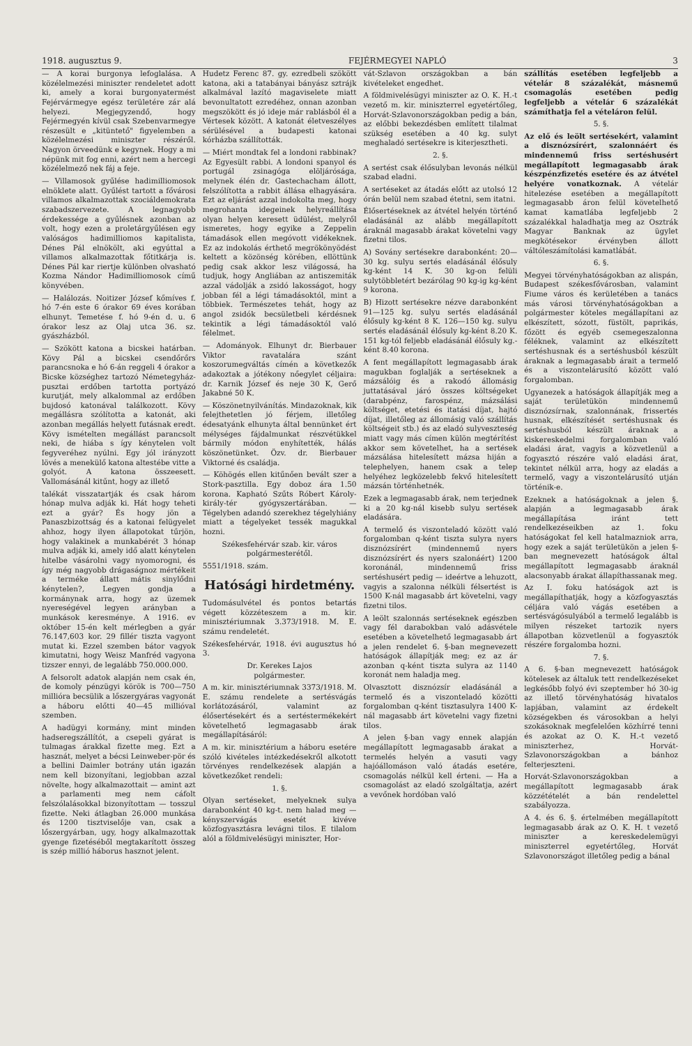1918. augusztus 9. FEJÉRMEGYEI NAPLÓ 3
— A korai burgonya lefoglalása. A közélelmezési miniszter rendeletet adott ki, amely a korai burgonyatermést Fejérvármegye egész területére zár alá helyezi. Megjegyzendő, hogy Fejérmegyén kívül csak Szebenvarmegye részesült e „kitüntető" figyelemben a közélelmezési miniszter részéről. Nagyon örveedünk e kegynek. Hogy a mi népünk mit fog enni, azért nem a hercegi közélelmező nek fáj a feje.
— Villamosok gyűlése hadimilliomosok elnöklete alatt. Gyűlést tartott a fővárosi villamos alkalmazottak szociáldemokrata szabadszervezete. A legnagyobb érdekessége a gyűlésnek azonban az volt, hogy ezen a proletárgyűlésen egy valóságos hadimilliomos kapitalista, Dénes Pál elnökölt, aki egyúttal a villamos alkalmazottak főtitkárja is. Dénes Pál kar riertje különben olvasható Kozma Nándor Hadimilliomosok című könyvében.
— Halálozás. Noitizer József kőmíves f. hó 7-én este 6 órakor 69 éves korában elhunyt. Temetése f. hó 9-én d. u. 6 órakor lesz az Olaj utca 36. sz. gyászházból.
— Szökött katona a bicskei határban. Kövy Pál a bicskei csendőrőrs parancsnoka e hó 6-án reggeli 4 órakor a Bicske községhez tartozó Németegyház-pusztai erdőben tartotta portyázó kurutját, mely alkalommal az erdőben bujdosó katonával találkozott. Kövy megállásra szólította a katonát, aki azonban megállás helyett futásnak eredt. Kövy ismételten megállást parancsolt neki, de hiába s így kénytelen volt fegyveréhez nyúlni. Egy jól irányzott lövés a menekülő katona altestébe vitte a golyót. A katona összeesett. Vallomásánál kitűnt, hogy az illető
talékát visszatartják és csak három hónap mulva adják ki. Hát hogy teheti ezt a gyár? És hogy jön a Panaszbizottság és a katonai felügyelet ahhoz, hogy ilyen állapotokat tűrjön, hogy valakinek a munkabérét 3 hónap mulva adják ki, amely idő alatt kénytelen hitelbe vásárolni vagy nyomorogni, és így még nagyobb drágaságnoz mértékeit a terméke állatt mátis sinylődni kénytelen?, Legyen gondja a kormánynak arra, hogy az üzemek nyereségével legyen arányban a munkások keresménye. A 1916. ev október 15-én kelt mérlegben a gyár 76.147,603 kor. 29 fillér tiszta vagyont mutat ki. Ezzel szemben bátor vagyok kimutatni, hogy Weisz Manfréd vagyona tizszer ennyi, de legalább 750.000.000.
A felsorolt adatok alapján nem csak én, de komoly pénzügyi körök is 700—750 millióra becsülik a lőszergyáras vagyonát a háboru előtti 40—45 millióval szemben.
A hadügyi kormány, mint minden hadseregszállítót, a csepeli gyárat is tulmagas árakkal fizette meg. Ezt a hasznát, melyet a bécsi Leinweber-pör és a bellini Daimler botrány után igazán nem kell bizonyítani, legjobban azzal növelte, hogy alkalmazottait — amint azt a parlamenti meg nem cáfolt felszólalásokkal bizonyítottam — tosszul fizette. Neki átlagban 26.000 munkása és 1200 tisztviselője van, csak a lőszergyárban, ugy, hogy alkalmazottak gyenge fizetéséből megtakarított összeg is szép millió háborus hasznot jelent.
Hudetz Ferenc 87. gy. ezredbeli szökött katona, aki a tatabányai bányász sztrájk alkalmával lazító magaviselete miatt bevonultatott ezredéhez, onnan azonban megszökött és jó ideje már rablásból él a Vértesek között. A katonát életveszélyes sérülésével a budapesti katonai kórházba szállították.
— Miért mondtak fel a londoni rabbinak? Az Egyesült rabbi. A londoni spanyol és portugál zsinagóga elöljárósága, melynek élén dr. Gastechacham állott, felszólította a rabbit állása elhagyására. Ezt az eljárást azzal indokolta meg, hogy megrohanta idegeinek helyreállítása olyan helyen keresett üdülést, melyről ismeretes, hogy egyike a Zeppelin támadások ellen megóvott vidékeknek. Ez az indokolás érthető megrökönyödést keltett a közönség körében, ellöttünk pedig csak akkor lesz világossá, ha tudjuk, hogy Angliában az antiszemiták azzal vádolják a zsidó lakosságot, hogy jobban fél a légi támadásoktól, mint a többiek. Természetes tehát, hogy az angol zsidók becsületbeli kérdésnek tekintik a légi támadásoktól való félelmet.
— Adományok. Elhunyt dr. Bierbauer Viktor ravatalára szánt koszorumegváltás címén a következők adakoztak a jótékony nőegylet céljaira: dr. Karnik József és neje 30 K, Gerő Jakabné 50 K.
— Köszönetnyilvánítás. Mindazoknak, kik felejthetetlen jó férjem, illetőleg édesatyánk elhunyta által bennünket ért mélységes fájdalmunkat részvétükkel bármily módon enyhítették, hálás köszönetünket. Özv. dr. Bierbauer Viktorné és családja.
— Köhögés ellen kitűnően bevált szer a Stork-pasztilla. Egy doboz ára 1.50 korona. Kapható Szűts Róbert Károly-király-tér gyógyszertárában. — Tégelyben adandó szerekhez tégelyhiány miatt a tégelyeket tessék magukkal hozni.
Székesfehérvár szab. kir. város polgármesterétől.
5551/1918. szám.
Hatósági hirdetmény.
Tudomásulvétel és pontos betartás végett közzéteszem a m. kir. minisztériumnak 3.373/1918. M. E. számu rendeletét.
Székesfehérvár, 1918. évi augusztus hó 3.
Dr. Kerekes Lajos
polgármester.
A m. kir. minisztériumnak 3373/1918. M. E. számu rendelete a sertésvágás korlátozásáról, valamint az élősertésekért és a sertéstermékekért követelhető legmagasabb árak megállapításáról:
A m. kir. minisztérium a háboru esetére szóló kivételes intézkedésekről alkotott törvényes rendelkezések alapján a következőket rendeli:
1. §.
Olyan sertéseket, melyeknek sulya darabonként 40 kg-t. nem halad meg — kényszervágás esetét kivéve közfogyasztásra levágni tilos. E tilalom alól a földmivelésügyi miniszter, Hor-
vát-Szlavon országokban a bán kivételeket engedhet.
A földmivelésügyi miniszter az O. K. H.-t vezető m. kir. miniszterrel egyetértőleg, Horvát-Szlavonországokban pedig a bán, az előbbi bekezdésben említett tilalmat szükség esetében a 40 kg. sulyt meghaladó sertésekre is kiterjesztheti.
2. §.
A sertést csak élősulyban levonás nélkül szabad eladni.
A sertéseket az átadás előtt az utolsó 12 órán belül nem szabad étetni, sem itatni.
Élősertéseknek az átvétel helyén történő eladásánál az alább megállapított áraknál magasabb árakat követelni vagy fizetni tilos.
A) Sovány sertésekre darabonként: 20—30 kg. sulyu sertés eladásánál élősuly kg-ként 14 K. 30 kg-on felüli sulytöbbletért bezárólag 90 kg-ig kg-ként 9 korona.
B) Hizott sertésekre nézve darabonként 91—125 kg. sulyu sertés eladásánál élősuly kg-ként 8 K. 126—150 kg. sulyu sertés eladásánál élősuly kg-ként 8.20 K. 151 kg-tól feljebb eladásánál élősuly kg.-ként 8.40 korona.
A fent megállapított legmagasabb árak magukban foglalják a sertéseknek a mázsálóig és a rakodó állomásig juttatásával járó összes költségeket (darabpénz, farospénz, mázsálási költséget, etetési és itatási díjat, hajtó díjat, illetőleg az állomásig való szállítás költségeit stb.) és az eladó sulyveszteség miatt vagy más címen külön megtérítést akkor sem követelhet, ha a sertések mázsálása hitelesített mázsa hiján a telephelyen, hanem csak a telep helyéhez legközelebb fekvő hitelesített mázsán történhetnék.
Ezek a legmagasabb árak, nem terjednek ki a 20 kg-nál kisebb sulyu sertések eladására.
A termelő és viszonteladó között való forgalomban q-ként tiszta sulyra nyers disznózsírért (mindennemű nyers disznózsírért és nyers szalonáért) 1200 koronánál, mindennemű friss sertéshusért pedig — ideértve a lehuzott, vagyis a szalonna nélküli félsertést is 1500 K-nál magasabb árt követelni, vagy fizetni tilos.
A leölt szalonnás sertéseknek egészben vagy fél darabokban való adásvétele esetében a követelhető legmagasabb árt a jelen rendelet 6. §-ban megnevezett hatóságok állapítják meg; ez az ár azonban q-ként tiszta sulyra az 1140 koronát nem haladja meg.
Olvasztott disznózsír eladásánál a termelő és a viszonteladó közötti forgalomban q-ként tisztasulyra 1400 K-nál magasabb árt követelni vagy fizetni tilos.
A jelen §-ban vagy ennek alapján megállapított legmagasabb árakat a termelés helyén a vasuti vagy hajóállomáson való átadás esetére, csomagolás nélkül kell érteni. — Ha a csomagolást az eladó szolgáltatja, azért a vevőnek hordóban való
szállítás esetében legfeljebb a vételár 8 százalékát, másnemű csomagolás esetében pedig legfeljebb a vételár 6 százalékát számíthatja fel a vételáron felül.
5. §.
Az elő és leölt sertésekért, valamint a disznózsírért, szalonnáért és mindennemű friss sertéshusért megállapított legmagasabb árak készpénzfizetés esetére és az átvétel helyére vonatkoznak. A vételár hitelezése esetében a megállapított legmagasabb áron felül követelhető kamat kamatlába legfeljebb 2 százalékkal haladhatja meg az Osztrák Magyar Banknak az ügylet megkötésekor érvényben állott váltóleszámítolási kamatlábát.
6. §.
Megyei törvényhatóságokban az alispán, Budapest székesfővárosban, valamint Fiume város és kerületében a tanács más városi törvényhatóságokban a polgármester köteles megállapítani az elkészített, sózott, füstölt, paprikás, főzött és egyéb csemegeszalonna féléknek, valamint az elkészített sertéshusnak és a sertéshusból készült áraknak a legmagasabb árait a termelő és a viszontelárusító között való forgalomban.
Ugyanezek a hatóságok állapítják meg a saját területükön mindennemű disznózsírnak, szalonnának, frissertés husnak, elkészítését sertéshusnak és sertéshusból készült áraknak a kiskereskedelmi forgalomban való eladási árat, vagyis a közvetlenül a fogyasztó részére való eladási árat, tekintet nélkül arra, hogy az eladás a termelő, vagy a viszontelárusító utján történik-e.
Ezeknek a hatóságoknak a jelen §. alapján a legmagasabb árak megállapítása iránt tett rendelkezéseikben az 1. foku hatóságokat fel kell hatalmazniok arra, hogy ezek a saját területükön a jelen §-ban megnevezett hatóságok által megállapított legmagasabb áraknál alacsonyabb árakat állapíthassanak meg.
Az I. foku hatóságok azt is megállapíthatják, hogy a közfogyasztás céljára való vágás esetében a sertésvágósulyából a termelő legalább is milyen részeket tartozik nyers állapotban közvetlenül a fogyasztók részére forgalomba hozni.
7. §.
A 6. §-ban megnevezett hatóságok kötelesek az általuk tett rendelkezéseket legkésőbb folyó évi szeptember hó 30-ig az illető törvényhatóság hivatalos lapjában, valamint az érdekelt községekben és városokban a helyi szokásoknak megfelelően közhírré tenni és azokat az O. K. H.-t vezető miniszterhez, Horvát-Szlavonországokban a bánhoz felterjeszteni.
Horvát-Szlavonországokban a megállapított legmagasabb árak közzétételét a bán rendelettel szabályozza.
A 4. és 6. §. értelmében megállapított legmagasabb árak az O. K. H. t vezető miniszter a kereskedelemügyi miniszterrel egyetértőleg, Horvát Szlavonországot illetőleg pedig a bánal